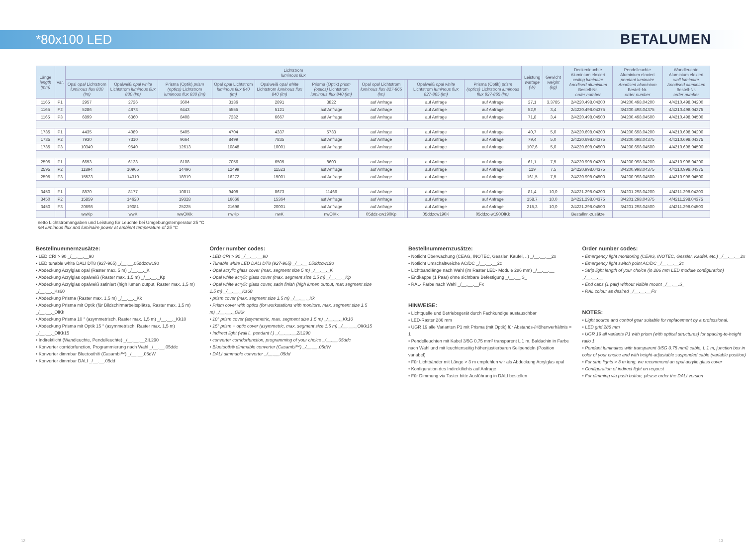*80x100 LED BETALUMEN
| Länge length (mm) | Var. | Lichtstrom luminous flux | | | | | | | | | | Leistung wattage (W) | Gewicht weight (kg) | Deckenleuchte Aluminium eloxiert ceiling luminaire Anodised aluminium Bestell-Nr. order number | Pendelleuchte Aluminium eloxiert pendant luminaire Anodised aluminium Bestell-Nr. order number | Wandleuchte Aluminium eloxiert wall luminaire Anodised aluminium Bestell-Nr. order number |
| --- | --- | --- | --- | --- | --- | --- | --- | --- | --- | --- | --- | --- | --- | --- | --- | --- |
| | | Opal opal Lichtstrom luminous flux 830 (lm) | Opalweiß opal white Lichtstrom luminous flux 830 (lm) | Prisma (Optik) prism (optics) Lichtstrom luminous flux 830 (lm) | Opal opal Lichtstrom luminous flux 840 (lm) | Opalweiß opal white Lichtstrom luminous flux 840 (lm) | Prisma (Optik) prism (optics) Lichtstrom luminous flux 840 (lm) | Opal opal Lichtstrom luminous flux 827-865 (lm) | | Opalweiß opal white Lichtstrom luminous flux 827-865 (lm) | Prisma (Optik) prism (optics) Lichtstrom luminous flux 827-865 (lm) | | | | | |
| 1165 | P1 | 2957 | 2726 | 3604 | 3136 | 2891 | 3822 | auf Anfrage | | auf Anfrage | auf Anfrage | 27,1 | 3,3785 | 2/4220.498.04200 | 3/4200.498.04200 | 4/4210.498.04200 |
| 1165 | P2 | 5286 | 4873 | 6443 | 5555 | 5121 | auf Anfrage | auf Anfrage | | auf Anfrage | auf Anfrage | 52,9 | 3,4 | 2/4220.498.04375 | 3/4200.498.04375 | 4/4210.498.04375 |
| 1165 | P3 | 6899 | 6360 | 8408 | 7232 | 6667 | auf Anfrage | auf Anfrage | | auf Anfrage | auf Anfrage | 71,8 | 3,4 | 2/4220.498.04500 | 3/4200.498.04500 | 4/4210.498.04500 |
| 1735 | P1 | 4435 | 4089 | 5405 | 4704 | 4337 | 5733 | auf Anfrage | | auf Anfrage | auf Anfrage | 40,7 | 5,0 | 2/4220.698.04200 | 3/4200.698.04200 | 4/4210.698.04200 |
| 1735 | P2 | 7930 | 7310 | 9664 | 8499 | 7835 | auf Anfrage | auf Anfrage | | auf Anfrage | auf Anfrage | 79,4 | 5,0 | 2/4220.698.04375 | 3/4200.698.04375 | 4/4210.698.04375 |
| 1735 | P3 | 10349 | 9540 | 12613 | 10848 | 10001 | auf Anfrage | auf Anfrage | | auf Anfrage | auf Anfrage | 107,6 | 5,0 | 2/4220.698.04500 | 3/4200.698.04500 | 4/4210.698.04500 |
| 2595 | P1 | 6653 | 6133 | 8108 | 7056 | 6505 | 8600 | auf Anfrage | | auf Anfrage | auf Anfrage | 61,1 | 7,5 | 2/4220.998.04200 | 3/4200.998.04200 | 4/4210.998.04200 |
| 2595 | P2 | 11894 | 10965 | 14496 | 12499 | 11523 | auf Anfrage | auf Anfrage | | auf Anfrage | auf Anfrage | 119 | 7,5 | 2/4220.998.04375 | 3/4200.998.04375 | 4/4210.998.04375 |
| 2595 | P3 | 15523 | 14310 | 18919 | 16272 | 15001 | auf Anfrage | auf Anfrage | | auf Anfrage | auf Anfrage | 161,5 | 7,5 | 2/4220.998.04500 | 3/4200.998.04500 | 4/4210.998.04500 |
| 3450 | P1 | 8870 | 8177 | 10811 | 9408 | 8673 | 11466 | auf Anfrage | | auf Anfrage | auf Anfrage | 81,4 | 10,0 | 2/4221.298.04200 | 3/4201.298.04200 | 4/4211.298.04200 |
| 3450 | P2 | 15859 | 14620 | 19328 | 16666 | 15364 | auf Anfrage | auf Anfrage | | auf Anfrage | auf Anfrage | 158,7 | 10,0 | 2/4221.298.04375 | 3/4201.298.04375 | 4/4211.298.04375 |
| 3450 | P3 | 20698 | 19081 | 25225 | 21696 | 20001 | auf Anfrage | auf Anfrage | | auf Anfrage | auf Anfrage | 215,3 | 10,0 | 2/4221.298.04500 | 3/4201.298.04500 | 4/4211.298.04500 |
| | | wwKp | wwK | wwOlKk | nwKp | nwK | nwOlKk | 05ddz-cw190Kp | | 05ddzcw190K | 05ddzc-w190OlKk | | | Bestellnr.-zusätze | | |
netto Lichtstromangaben und Leistung für Leuchte bei Umgebungstemperatur 25 °C
net luminous flux and luminaire power at ambient temperature of 25 °C
Bestellnummernzusätze:
• LED CRI > 90 _/__.__.__90
• LED tunable white DALI DT8 (927-965) _/__.__.05ddzcw190
• Abdeckung Acrylglas opal (Raster max. 5 m) _/__.__._K
• Abdeckung Acrylglas opalweiß (Raster max. 1,5 m) _/__.__._Kp
• Abdeckung Acrylglas opalweiß satiniert (high lumen output, Raster max. 1,5 m) _/__.__._Ks60
• Abdeckung Prisma (Raster max. 1,5 m) _/__.__._Kk
• Abdeckung Prisma mit Optik (für Bildschirmarbeitsplätze, Raster max. 1,5 m) _/__.__._OlKk
• Abdeckung Prisma 10 ° (asymmetrisch, Raster max. 1,5 m) _/__.__._Kk10
• Abdeckung Prisma mit Optik 15 ° (asymmetrisch, Raster max. 1,5 m) _/__.__._OlKk15
• Indirektlicht (Wandleuchte, Pendelleuchte) _/__.__.__ZIL290
• Konverter corridorfunction, Programmierung nach Wahl _/__.__.05ddc
• Konverter dimmbar Bluetooth® (Casambi™) _/__.__.05dW
• Konverter dimmbar DALI _/__.__.05dd
Order number codes:
• LED CRI > 90 _/__.__.__90
• Tunable white LED DALI DT8 (927-965) _/__.__.05ddzcw190
• Opal acrylic glass cover (max. segment size 5 m) _/__.__._K
• Opal white acrylic glass cover (max. segment size 1.5 m) _/__.__._Kp
• Opal white acrylic glass cover, satin finish (high lumen output, max segment size 1.5 m) _/__.__._Ks60
• prism cover (max. segment size 1.5 m) _/__.__._Kk
• Prism cover with optics (for workstations with monitors, max. segment size 1.5 m) _/__.__._OlKk
• 10° prism cover (asymmetric, max. segment size 1.5 m) _/__.__._Kk10
• 15° prism + optic cover (asymmetric, max. segment size 1.5 m) _/__.__._OlKk15
• Indirect light (wall l., pendant l.) _/__.__.__ZIL290
• converter corridorfunction, programming of your choice _/__.__.05ddc
• Bluetooth® dimmable converter (Casambi™) _/__.__.05dW
• DALI dimmable converter _/__.__.05dd
Bestellnummernzusätze:
• Notlicht Überwachung (CEAG, INOTEC, Gessler, Kaufel, ..) _/__.__.__2x
• Notlicht Umschaltweiche AC/DC _/__.__.__2c
• Lichtbandlänge nach Wahl (im Raster LED- Module 286 mm) _/__.__.__
• Endkappe (1 Paar) ohne sichtbare Befestigung _/__.__.S_
• RAL- Farbe nach Wahl _/__.__.__Fx
HINWEISE:
• Lichtquelle und Betriebsgerät durch Fachkundige austauschbar
• LED-Raster 286 mm
• UGR 19 alle Varianten P1 mit Prisma (mit Optik) für Abstands-/Höhenverhältnis = 1
• Pendelleuchten mit Kabel 3/5G 0,75 mm² transparent L 1 m, Baldachin in Farbe nach Wahl und mit leuchtenseitig höhenjustierbaren Seilpendeln (Position variabel)
• Für Lichtbänder mit Länge > 3 m empfehlen wir als Abdeckung Acrylglas opal
• Konfiguration des Indirektlichts auf Anfrage
• Für Dimmung via Taster bitte Ausführung in DALI bestellen
Order number codes:
• Emergency light monitoring (CEAG, INOTEC, Gessler, Kaufel, etc.) _/__.__.__2x
• Emergency light switch point AC/DC _/__.__.__2c
• Strip light length of your choice (in 286 mm LED module configuration) _/__.__.__
• End caps (1 pair) without visible mount _/__.__.S_
• RAL colour as desired _/__.__.__Fx
NOTES:
• Light source and control gear suitable for replacement by a professional.
• LED grid 286 mm
• UGR 19 all variants P1 with prism (with optical structures) for spacing-to-height ratio 1
• Pendant luminaires with transparent 3/5G 0.75 mm2 cable, L 1 m, junction box in color of your choice and with height-adjustable suspended cable (variable position)
• For strip lights > 3 m long, we recommend an opal acrylic glass cover
• Configuration of indirect light on request
• For dimming via push button, please order the DALI version
12 13